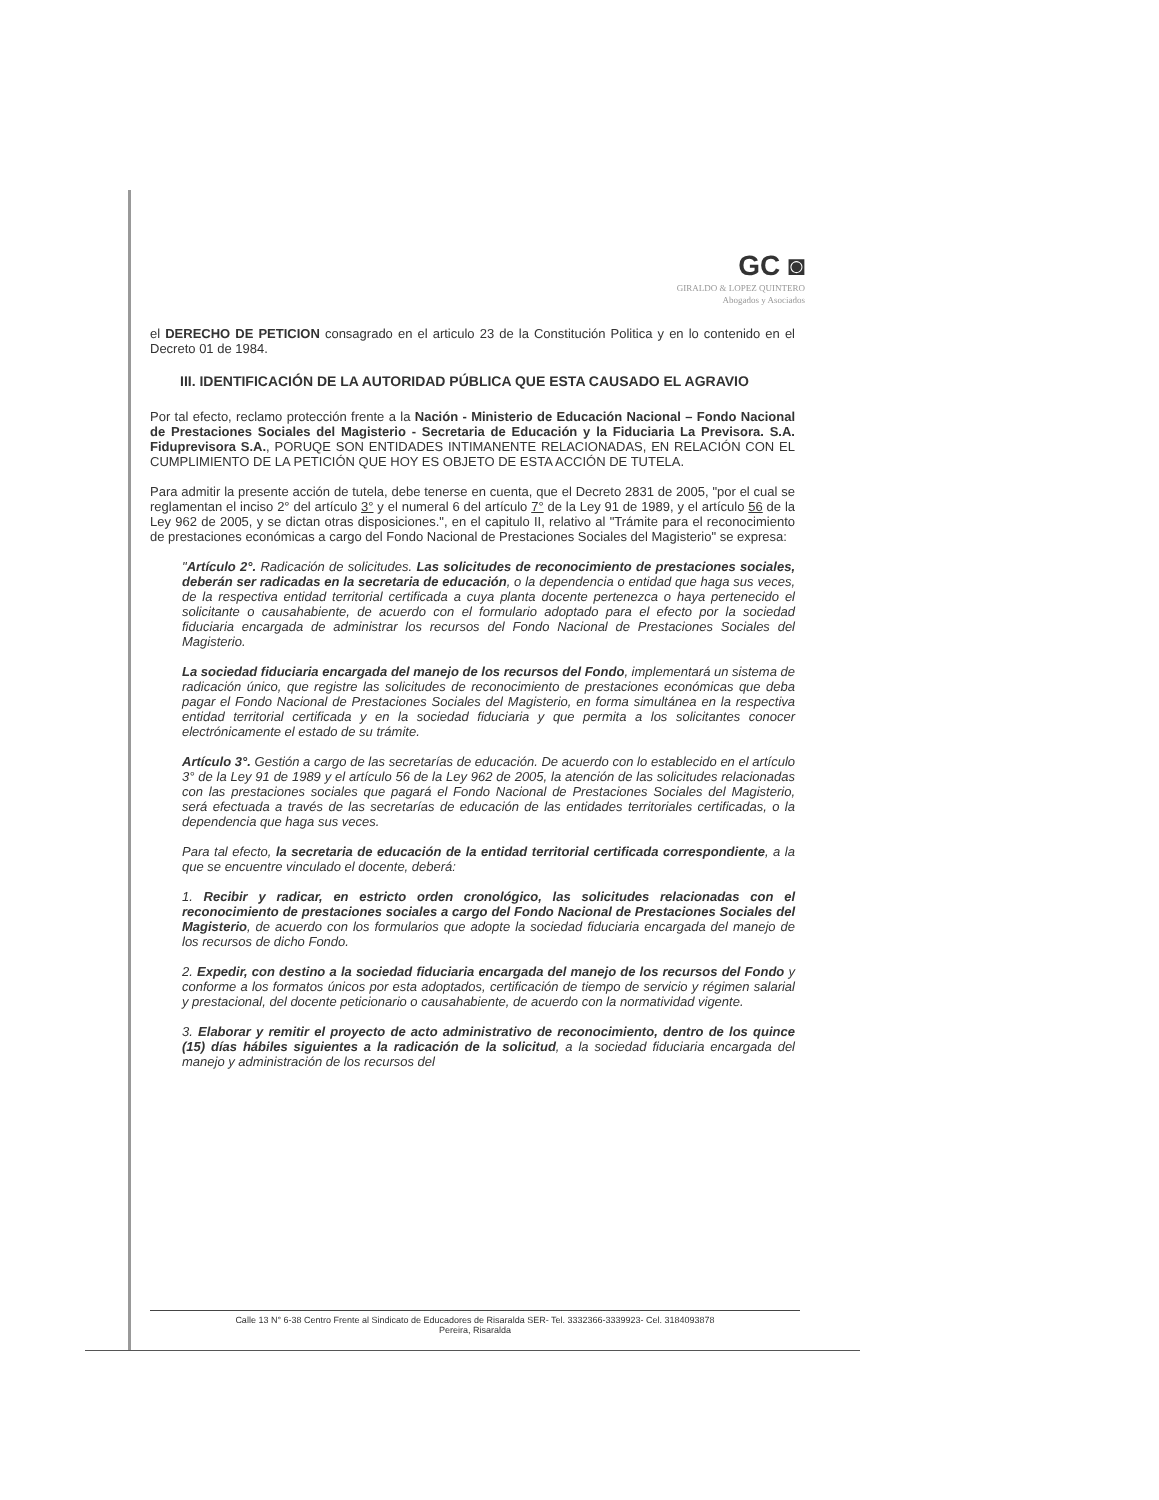GC ◙
GIRALDO & LOPEZ QUINTERO
Abogados y Asociados
el DERECHO DE PETICION consagrado en el articulo 23 de la Constitución Politica y en lo contenido en el Decreto 01 de 1984.
III. IDENTIFICACIÓN DE LA AUTORIDAD PÚBLICA QUE ESTA CAUSADO EL AGRAVIO
Por tal efecto, reclamo protección frente a la Nación - Ministerio de Educación Nacional – Fondo Nacional de Prestaciones Sociales del Magisterio - Secretaria de Educación y la Fiduciaria La Previsora. S.A. Fiduprevisora S.A., PORUQE SON ENTIDADES INTIMANENTE RELACIONADAS, EN RELACIÓN CON EL CUMPLIMIENTO DE LA PETICIÓN QUE HOY ES OBJETO DE ESTA ACCIÓN DE TUTELA.
Para admitir la presente acción de tutela, debe tenerse en cuenta, que el Decreto 2831 de 2005, "por el cual se reglamentan el inciso 2° del artículo 3° y el numeral 6 del artículo 7° de la Ley 91 de 1989, y el artículo 56 de la Ley 962 de 2005, y se dictan otras disposiciones.", en el capitulo II, relativo al "Trámite para el reconocimiento de prestaciones económicas a cargo del Fondo Nacional de Prestaciones Sociales del Magisterio" se expresa:
"Artículo 2°. Radicación de solicitudes. Las solicitudes de reconocimiento de prestaciones sociales, deberán ser radicadas en la secretaria de educación, o la dependencia o entidad que haga sus veces, de la respectiva entidad territorial certificada a cuya planta docente pertenezca o haya pertenecido el solicitante o causahabiente, de acuerdo con el formulario adoptado para el efecto por la sociedad fiduciaria encargada de administrar los recursos del Fondo Nacional de Prestaciones Sociales del Magisterio.
La sociedad fiduciaria encargada del manejo de los recursos del Fondo, implementará un sistema de radicación único, que registre las solicitudes de reconocimiento de prestaciones económicas que deba pagar el Fondo Nacional de Prestaciones Sociales del Magisterio, en forma simultánea en la respectiva entidad territorial certificada y en la sociedad fiduciaria y que permita a los solicitantes conocer electrónicamente el estado de su trámite.
Artículo 3°. Gestión a cargo de las secretarías de educación. De acuerdo con lo establecido en el artículo 3° de la Ley 91 de 1989 y el artículo 56 de la Ley 962 de 2005, la atención de las solicitudes relacionadas con las prestaciones sociales que pagará el Fondo Nacional de Prestaciones Sociales del Magisterio, será efectuada a través de las secretarías de educación de las entidades territoriales certificadas, o la dependencia que haga sus veces.
Para tal efecto, la secretaria de educación de la entidad territorial certificada correspondiente, a la que se encuentre vinculado el docente, deberá:
1. Recibir y radicar, en estricto orden cronológico, las solicitudes relacionadas con el reconocimiento de prestaciones sociales a cargo del Fondo Nacional de Prestaciones Sociales del Magisterio, de acuerdo con los formularios que adopte la sociedad fiduciaria encargada del manejo de los recursos de dicho Fondo.
2. Expedir, con destino a la sociedad fiduciaria encargada del manejo de los recursos del Fondo y conforme a los formatos únicos por esta adoptados, certificación de tiempo de servicio y régimen salarial y prestacional, del docente peticionario o causahabiente, de acuerdo con la normatividad vigente.
3. Elaborar y remitir el proyecto de acto administrativo de reconocimiento, dentro de los quince (15) días hábiles siguientes a la radicación de la solicitud, a la sociedad fiduciaria encargada del manejo y administración de los recursos del
Calle 13 N° 6-38 Centro Frente al Sindicato de Educadores de Risaralda SER- Tel. 3332366-3339923- Cel. 3184093878
Pereira, Risaralda